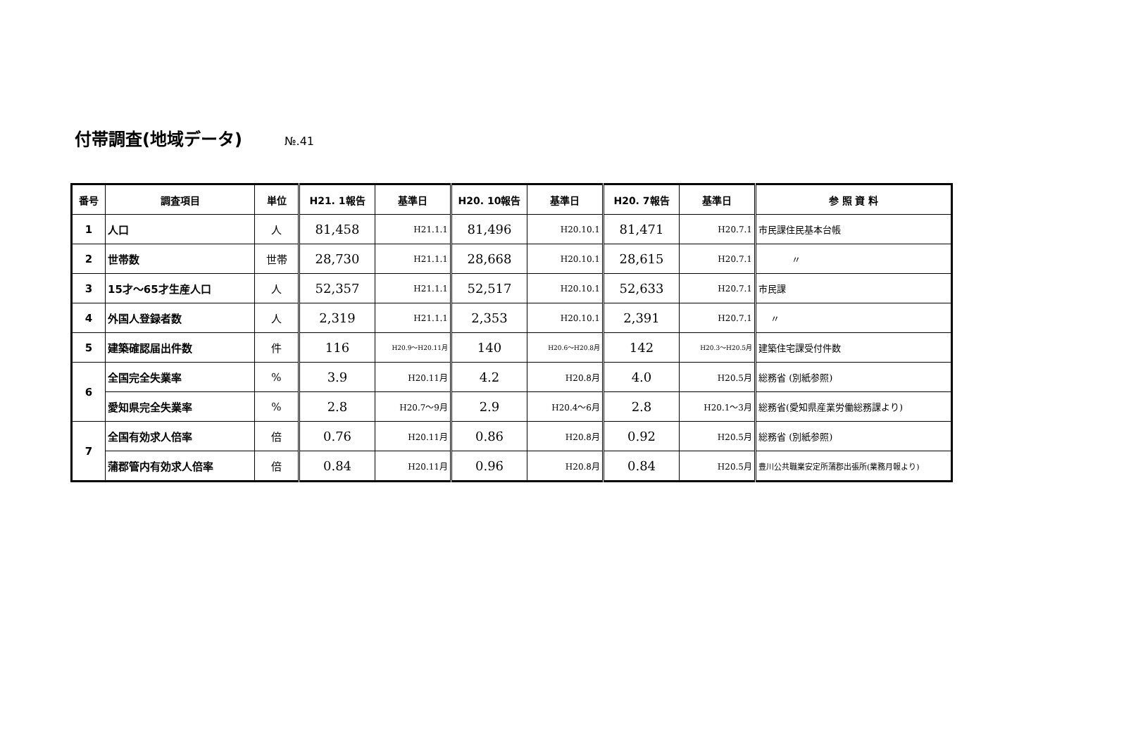付帯調査(地域データ) №.41
| 番号 | 調査項目 | 単位 | H21. 1報告 | 基準日 | H20. 10報告 | 基準日 | H20. 7報告 | 基準日 | 参 照 資 料 |
| --- | --- | --- | --- | --- | --- | --- | --- | --- | --- |
| 1 | 人口 | 人 | 81,458 | H21.1.1 | 81,496 | H20.10.1 | 81,471 | H20.7.1 | 市民課住民基本台帳 |
| 2 | 世帯数 | 世帯 | 28,730 | H21.1.1 | 28,668 | H20.10.1 | 28,615 | H20.7.1 | 〃 |
| 3 | 15才～65才生産人口 | 人 | 52,357 | H21.1.1 | 52,517 | H20.10.1 | 52,633 | H20.7.1 | 市民課 |
| 4 | 外国人登録者数 | 人 | 2,319 | H21.1.1 | 2,353 | H20.10.1 | 2,391 | H20.7.1 | 〃 |
| 5 | 建築確認届出件数 | 件 | 116 | H20.9～H20.11月 | 140 | H20.6～H20.8月 | 142 | H20.3～H20.5月 | 建築住宅課受付件数 |
| 6 | 全国完全失業率 | % | 3.9 | H20.11月 | 4.2 | H20.8月 | 4.0 | H20.5月 | 総務省 (別紙参照) |
| | 愛知県完全失業率 | % | 2.8 | H20.7～9月 | 2.9 | H20.4～6月 | 2.8 | H20.1～3月 | 総務省(愛知県産業労働総務課より) |
| 7 | 全国有効求人倍率 | 倍 | 0.76 | H20.11月 | 0.86 | H20.8月 | 0.92 | H20.5月 | 総務省 (別紙参照) |
| | 蒲郡管内有効求人倍率 | 倍 | 0.84 | H20.11月 | 0.96 | H20.8月 | 0.84 | H20.5月 | 豊川公共職業安定所蒲郡出張所(業務月報より) |